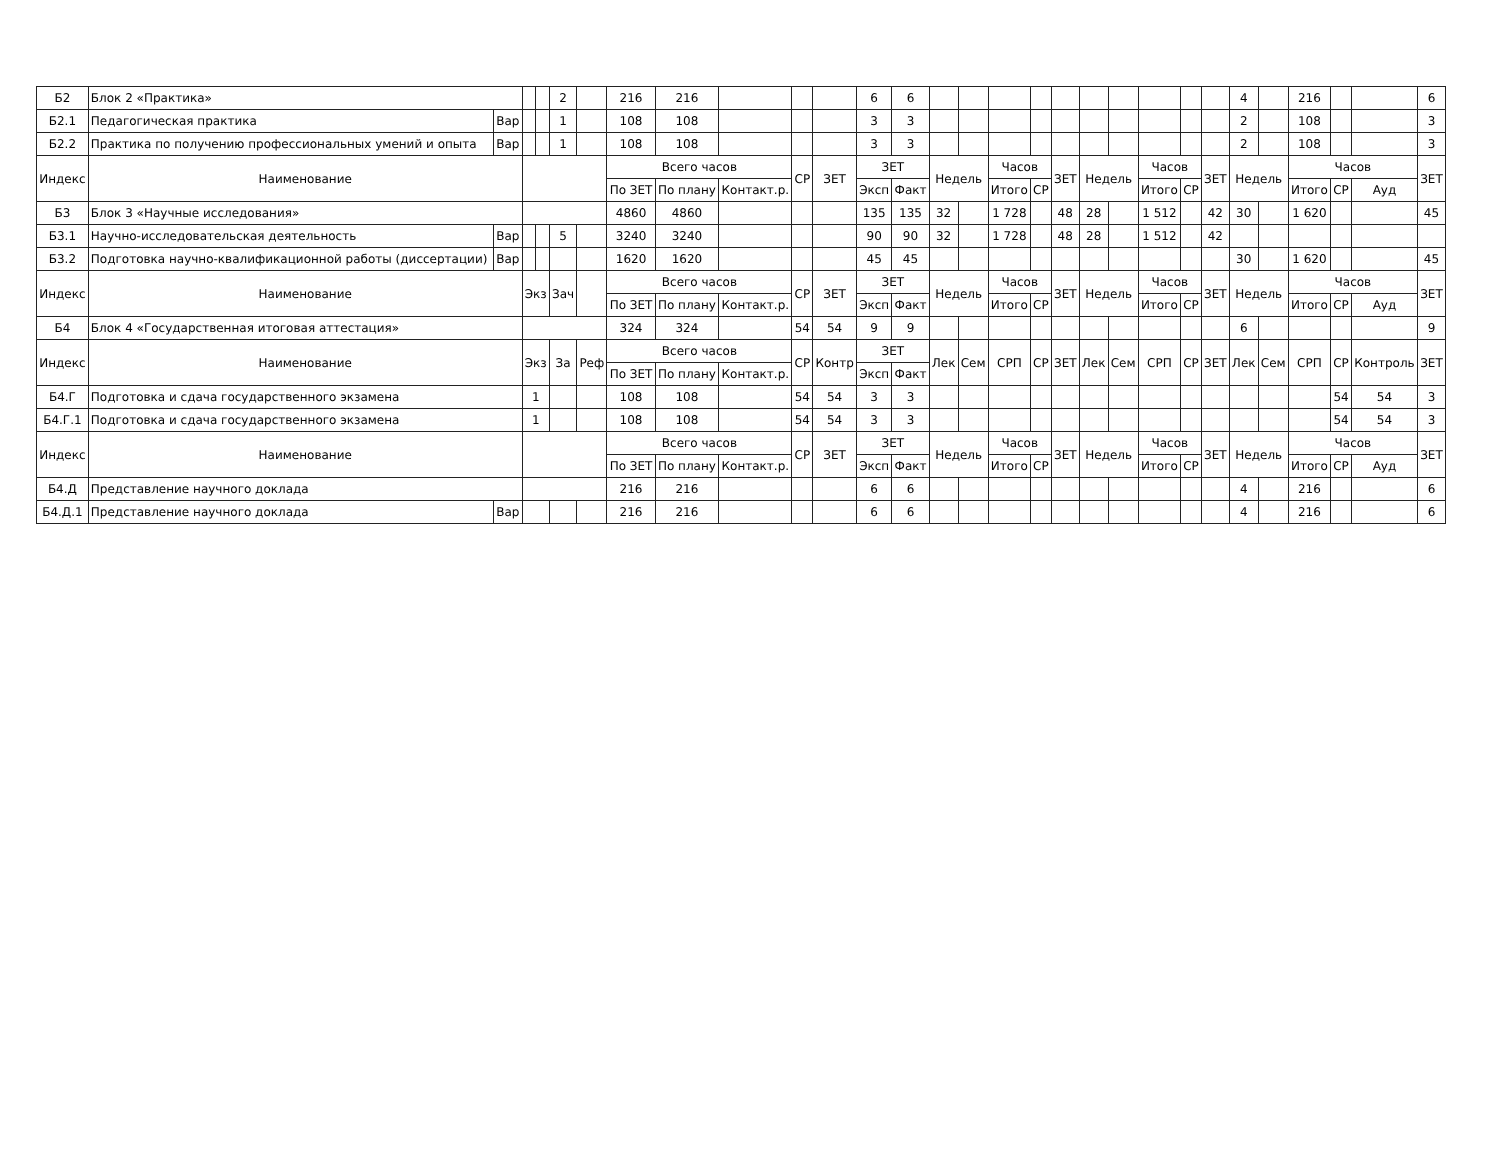| Б2 | Блок 2 «Практика» | | | | 2 | | 216 | 216 | | | | 6 | 6 | | | | | | | | | | | 4 | | 216 | | | 6 |
| Б2.1 | Педагогическая практика | Вар | | | 1 | | 108 | 108 | | | | 3 | 3 | | | | | | | | | | | 2 | | 108 | | | 3 |
| Б2.2 | Практика по получению профессиональных умений и опыта | Вар | | | 1 | | 108 | 108 | | | | 3 | 3 | | | | | | | | | | | 2 | | 108 | | | 3 |
| Индекс | Наименование | | | | | | Всего часов | | | СР | ЗЕТ | ЗЕТ | | Недель | | Часов | | ЗЕТ | Недель | | Часов | | ЗЕТ | Недель | | Часов | | | ЗЕТ |
| | | | | | | | По ЗЕТ | По плану | Контакт.р. | | | Эксп | Факт | | | Итого | СР | | | | Итого | СР | | | | Итого | СР | Ауд | |
| Б3 | Блок 3 «Научные исследования» | | | | | | 4860 | 4860 | | | | 135 | 135 | 32 | | 1 728 | | 48 | 28 | | 1 512 | | 42 | 30 | | 1 620 | | | 45 |
| Б3.1 | Научно-исследовательская деятельность | Вар | | | 5 | | 3240 | 3240 | | | | 90 | 90 | 32 | | 1 728 | | 48 | 28 | | 1 512 | | 42 | | | | | | |
| Б3.2 | Подготовка научно-квалификационной работы (диссертации) | Вар | | | | | 1620 | 1620 | | | | 45 | 45 | | | | | | | | | | | 30 | | 1 620 | | | 45 |
| Индекс | Наименование | | Экз | | Зач | | Всего часов | | | СР | ЗЕТ | ЗЕТ | | Недель | | Часов | | ЗЕТ | Недель | | Часов | | ЗЕТ | Недель | | Часов | | | ЗЕТ |
| | | | | | | | По ЗЕТ | По плану | Контакт.р. | | | Эксп | Факт | | | Итого | СР | | | | Итого | СР | | | | Итого | СР | Ауд | |
| Б4 | Блок 4 «Государственная итоговая аттестация» | | | | | | 324 | 324 | | 54 | 54 | 9 | 9 | | | | | | | | | | | 6 | | | | | 9 |
| Индекс | Наименование | | Экз | | За | Реф | Всего часов | | | СР | Контр | ЗЕТ | | Лек | Сем | СРП | СР | ЗЕТ | Лек | Сем | СРП | СР | ЗЕТ | Лек | Сем | СРП | СР | Контроль | ЗЕТ |
| | | | | | | | По ЗЕТ | По плану | Контакт.р. | | | Эксп | Факт | | | | | | | | | | | | | | | | |
| Б4.Г | Подготовка и сдача государственного экзамена | | 1 | | | | 108 | 108 | | 54 | 54 | 3 | 3 | | | | | | | | | | | | | | 54 | 54 | 3 |
| Б4.Г.1 | Подготовка и сдача государственного экзамена | | 1 | | | | 108 | 108 | | 54 | 54 | 3 | 3 | | | | | | | | | | | | | | 54 | 54 | 3 |
| Индекс | Наименование | | | | | | Всего часов | | | СР | ЗЕТ | ЗЕТ | | Недель | | Часов | | ЗЕТ | Недель | | Часов | | ЗЕТ | Недель | | Часов | | | ЗЕТ |
| | | | | | | | По ЗЕТ | По плану | Контакт.р. | | | Эксп | Факт | | | Итого | СР | | | | Итого | СР | | | | Итого | СР | Ауд | |
| Б4.Д | Представление научного доклада | | | | | | 216 | 216 | | | | 6 | 6 | | | | | | | | | | | 4 | | 216 | | | 6 |
| Б4.Д.1 | Представление научного доклада | Вар | | | | | 216 | 216 | | | | 6 | 6 | | | | | | | | | | | 4 | | 216 | | | 6 |